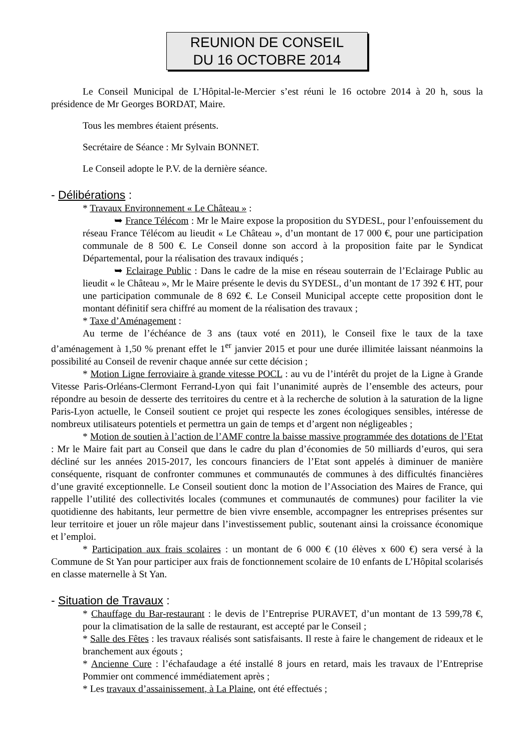REUNION DE CONSEIL
DU 16 OCTOBRE 2014
Le Conseil Municipal de L’Hôpital-le-Mercier s’est réuni le 16 octobre 2014 à 20 h, sous la présidence de Mr Georges BORDAT, Maire.
Tous les membres étaient présents.
Secrétaire de Séance : Mr Sylvain BONNET.
Le Conseil adopte le P.V. de la dernière séance.
- Délibérations :
* Travaux Environnement « Le Château » :
➥ France Télécom : Mr le Maire expose la proposition du SYDESL, pour l’enfouissement du réseau France Télécom au lieudit « Le Château », d’un montant de 17 000 €, pour une participation communale de 8 500 €. Le Conseil donne son accord à la proposition faite par le Syndicat Départemental, pour la réalisation des travaux indiqués ;
➥ Eclairage Public : Dans le cadre de la mise en réseau souterrain de l’Eclairage Public au lieudit « le Château », Mr le Maire présente le devis du SYDESL, d’un montant de 17 392 € HT, pour une participation communale de 8 692 €. Le Conseil Municipal accepte cette proposition dont le montant définitif sera chiffré au moment de la réalisation des travaux ;
* Taxe d’Aménagement :
Au terme de l’échéance de 3 ans (taux voté en 2011), le Conseil fixe le taux de la taxe d’aménagement à 1,50 % prenant effet le 1<sup>er</sup> janvier 2015 et pour une durée illimitée laissant néanmoins la possibilité au Conseil de revenir chaque année sur cette décision ;
* Motion Ligne ferroviaire à grande vitesse POCL : au vu de l’intérêt du projet de la Ligne à Grande Vitesse Paris-Orléans-Clermont Ferrand-Lyon qui fait l’unanimité auprès de l’ensemble des acteurs, pour répondre au besoin de desserte des territoires du centre et à la recherche de solution à la saturation de la ligne Paris-Lyon actuelle, le Conseil soutient ce projet qui respecte les zones écologiques sensibles, intéresse de nombreux utilisateurs potentiels et permettra un gain de temps et d’argent non négligeables ;
* Motion de soutien à l’action de l’AMF contre la baisse massive programmée des dotations de l’Etat : Mr le Maire fait part au Conseil que dans le cadre du plan d’économies de 50 milliards d’euros, qui sera décliné sur les années 2015-2017, les concours financiers de l’Etat sont appelés à diminuer de manière conséquente, risquant de confronter communes et communautés de communes à des difficultés financières d’une gravité exceptionnelle. Le Conseil soutient donc la motion de l’Association des Maires de France, qui rappelle l’utilité des collectivités locales (communes et communautés de communes) pour faciliter la vie quotidienne des habitants, leur permettre de bien vivre ensemble, accompagner les entreprises présentes sur leur territoire et jouer un rôle majeur dans l’investissement public, soutenant ainsi la croissance économique et l’emploi.
* Participation aux frais scolaires : un montant de 6 000 € (10 élèves x 600 €) sera versé à la Commune de St Yan pour participer aux frais de fonctionnement scolaire de 10 enfants de L’Hôpital scolarisés en classe maternelle à St Yan.
- Situation de Travaux :
* Chauffage du Bar-restaurant : le devis de l’Entreprise PURAVET, d’un montant de 13 599,78 €, pour la climatisation de la salle de restaurant, est accepté par le Conseil ;
* Salle des Fêtes : les travaux réalisés sont satisfaisants. Il reste à faire le changement de rideaux et le branchement aux égouts ;
* Ancienne Cure : l’échafaudage a été installé 8 jours en retard, mais les travaux de l’Entreprise Pommier ont commencé immédiatement après ;
* Les travaux d’assainissement, à La Plaine, ont été effectués ;